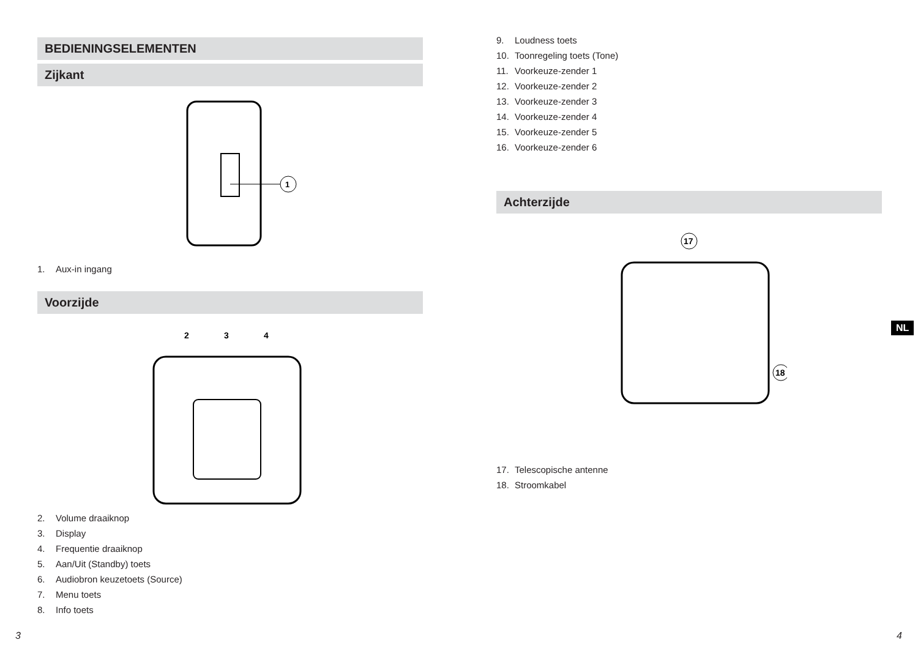BEDIENINGSELEMENTEN
Zijkant
1
1. Aux-in ingang
Voorzijde
3
2
4
2. Volume draaiknop
3. Display
4. Frequentie draaiknop
5. Aan/Uit (Standby) toets
6. Audiobron keuzetoets (Source)
7. Menu toets
8. Info toets
9. Loudness toets
10. Toonregeling toets (Tone)
11. Voorkeuze-zender 1
12. Voorkeuze-zender 2
13. Voorkeuze-zender 3
14. Voorkeuze-zender 4
15. Voorkeuze-zender 5
16. Voorkeuze-zender 6
Achterzijde
17
18
17. Telescopische antenne
18. Stroomkabel
NL
3 4